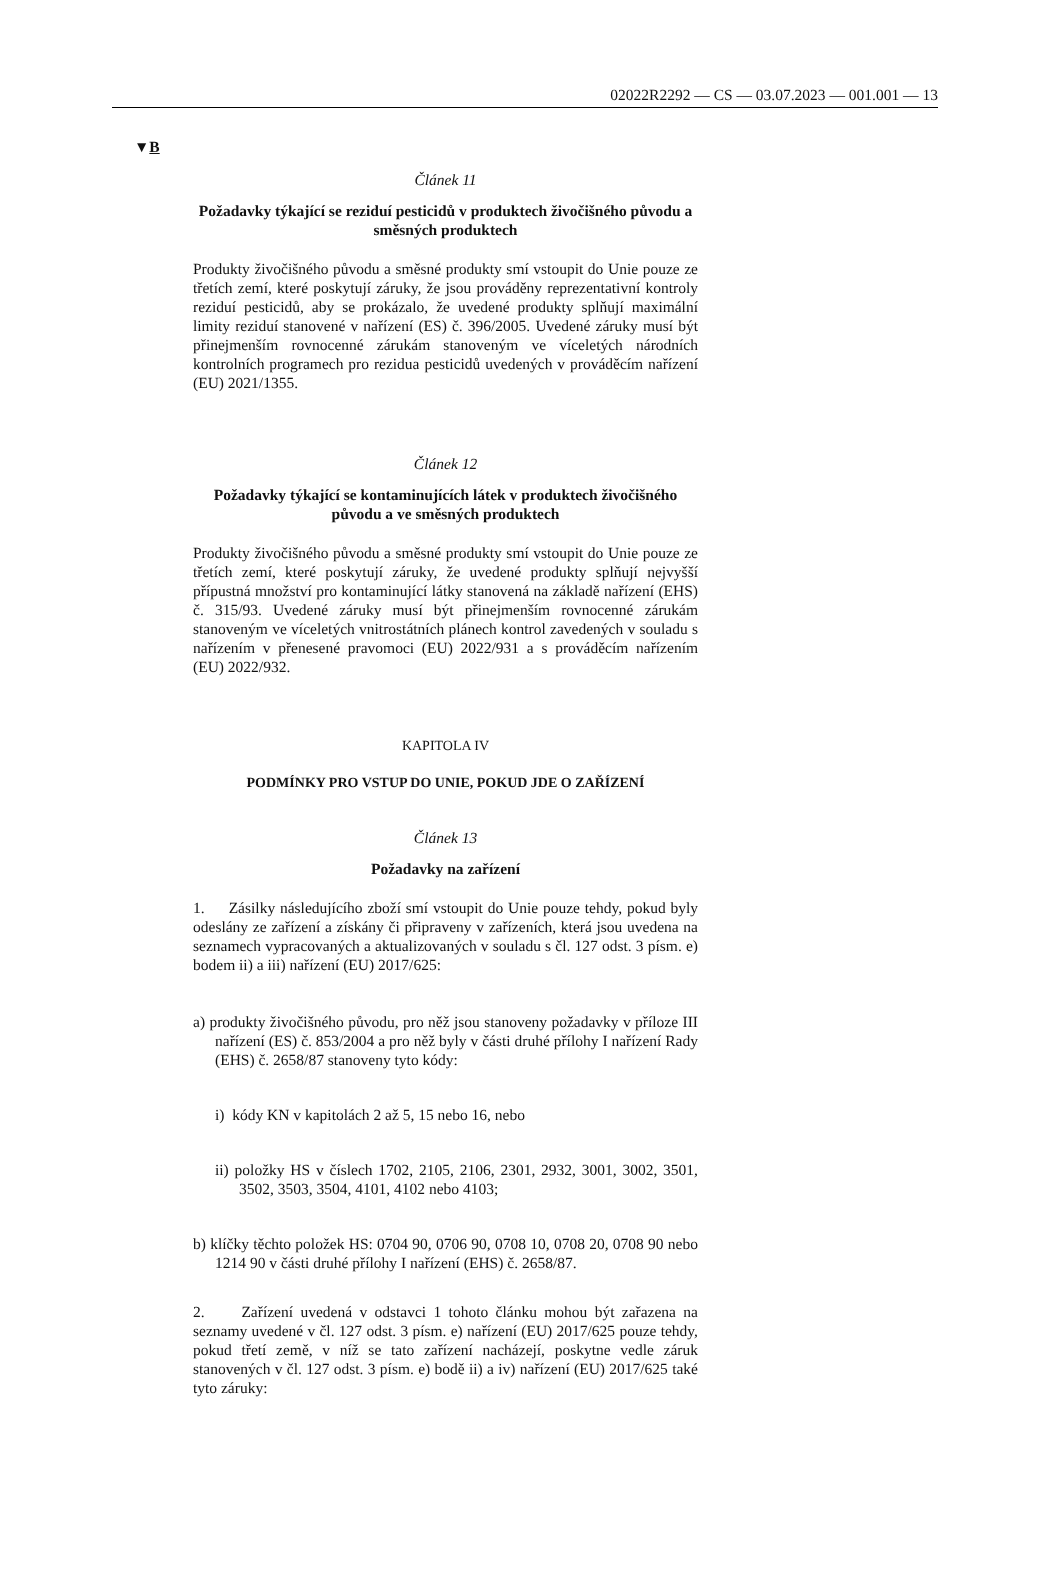02022R2292 — CS — 03.07.2023 — 001.001 — 13
▼B
Článek 11
Požadavky týkající se reziduí pesticidů v produktech živočišného původu a směsných produktech
Produkty živočišného původu a směsné produkty smí vstoupit do Unie pouze ze třetích zemí, které poskytují záruky, že jsou prováděny reprezentativní kontroly reziduí pesticidů, aby se prokázalo, že uvedené produkty splňují maximální limity reziduí stanovené v nařízení (ES) č. 396/2005. Uvedené záruky musí být přinejmenším rovnocenné zárukám stanoveným ve víceletých národních kontrolních programech pro rezidua pesticidů uvedených v prováděcím nařízení (EU) 2021/1355.
Článek 12
Požadavky týkající se kontaminujících látek v produktech živočišného původu a ve směsných produktech
Produkty živočišného původu a směsné produkty smí vstoupit do Unie pouze ze třetích zemí, které poskytují záruky, že uvedené produkty splňují nejvyšší přípustná množství pro kontaminující látky stanovená na základě nařízení (EHS) č. 315/93. Uvedené záruky musí být přinejmenším rovnocenné zárukám stanoveným ve víceletých vnitrostátních plánech kontrol zavedených v souladu s nařízením v přenesené pravomoci (EU) 2022/931 a s prováděcím nařízením (EU) 2022/932.
KAPITOLA IV
PODMÍNKY PRO VSTUP DO UNIE, POKUD JDE O ZAŘÍZENÍ
Článek 13
Požadavky na zařízení
1. Zásilky následujícího zboží smí vstoupit do Unie pouze tehdy, pokud byly odeslány ze zařízení a získány či připraveny v zařízeních, která jsou uvedena na seznamech vypracovaných a aktualizovaných v souladu s čl. 127 odst. 3 písm. e) bodem ii) a iii) nařízení (EU) 2017/625:
a) produkty živočišného původu, pro něž jsou stanoveny požadavky v příloze III nařízení (ES) č. 853/2004 a pro něž byly v části druhé přílohy I nařízení Rady (EHS) č. 2658/87 stanoveny tyto kódy:
i) kódy KN v kapitolách 2 až 5, 15 nebo 16, nebo
ii) položky HS v číslech 1702, 2105, 2106, 2301, 2932, 3001, 3002, 3501, 3502, 3503, 3504, 4101, 4102 nebo 4103;
b) klíčky těchto položek HS: 0704 90, 0706 90, 0708 10, 0708 20, 0708 90 nebo 1214 90 v části druhé přílohy I nařízení (EHS) č. 2658/87.
2. Zařízení uvedená v odstavci 1 tohoto článku mohou být zařazena na seznamy uvedené v čl. 127 odst. 3 písm. e) nařízení (EU) 2017/625 pouze tehdy, pokud třetí země, v níž se tato zařízení nacházejí, poskytne vedle záruk stanovených v čl. 127 odst. 3 písm. e) bodě ii) a iv) nařízení (EU) 2017/625 také tyto záruky: